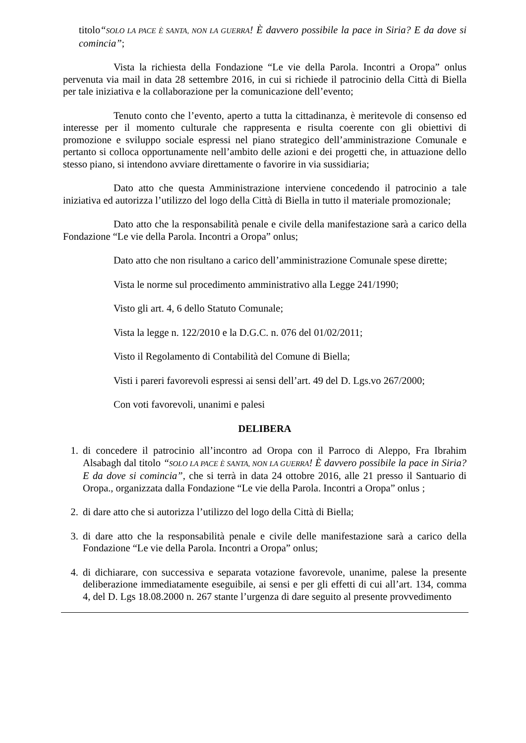titolo“SOLO LA PACE È SANTA, NON LA GUERRA! È davvero possibile la pace in Siria? E da dove si comincia”;
Vista la richiesta della Fondazione “Le vie della Parola. Incontri a Oropa” onlus pervenuta via mail in data 28 settembre 2016, in cui si richiede il patrocinio della Città di Biella per tale iniziativa e la collaborazione per la comunicazione dell’evento;
Tenuto conto che l’evento, aperto a tutta la cittadinanza, è meritevole di consenso ed interesse per il momento culturale che rappresenta e risulta coerente con gli obiettivi di promozione e sviluppo sociale espressi nel piano strategico dell’amministrazione Comunale e pertanto si colloca opportunamente nell’ambito delle azioni e dei progetti che, in attuazione dello stesso piano, si intendono avviare direttamente o favorire in via sussidiaria;
Dato atto che questa Amministrazione interviene concedendo il patrocinio a tale iniziativa ed autorizza l’utilizzo del logo della Città di Biella in tutto il materiale promozionale;
Dato atto che la responsabilità penale e civile della manifestazione sarà a carico della Fondazione “Le vie della Parola. Incontri a Oropa” onlus;
Dato atto che non risultano a carico dell’amministrazione Comunale spese dirette;
Vista le norme sul procedimento amministrativo alla Legge 241/1990;
Visto gli art. 4, 6 dello Statuto Comunale;
Vista la legge n. 122/2010 e la D.G.C. n. 076 del 01/02/2011;
Visto il Regolamento di Contabilità del Comune di Biella;
Visti i pareri favorevoli espressi ai sensi dell’art. 49 del D. Lgs.vo 267/2000;
Con voti favorevoli, unanimi e palesi
DELIBERA
1. di concedere il patrocinio all’incontro ad Oropa con il Parroco di Aleppo, Fra Ibrahim Alsabagh dal titolo “SOLO LA PACE È SANTA, NON LA GUERRA! È davvero possibile la pace in Siria? E da dove si comincia”, che si terrà in data 24 ottobre 2016, alle 21 presso il Santuario di Oropa., organizzata dalla Fondazione “Le vie della Parola. Incontri a Oropa” onlus ;
2. di dare atto che si autorizza l’utilizzo del logo della Città di Biella;
3. di dare atto che la responsabilità penale e civile delle manifestazione sarà a carico della Fondazione “Le vie della Parola. Incontri a Oropa” onlus;
4. di dichiarare, con successiva e separata votazione favorevole, unanime, palese la presente deliberazione immediatamente eseguibile, ai sensi e per gli effetti di cui all’art. 134, comma 4, del D. Lgs 18.08.2000 n. 267 stante l’urgenza di dare seguito al presente provvedimento